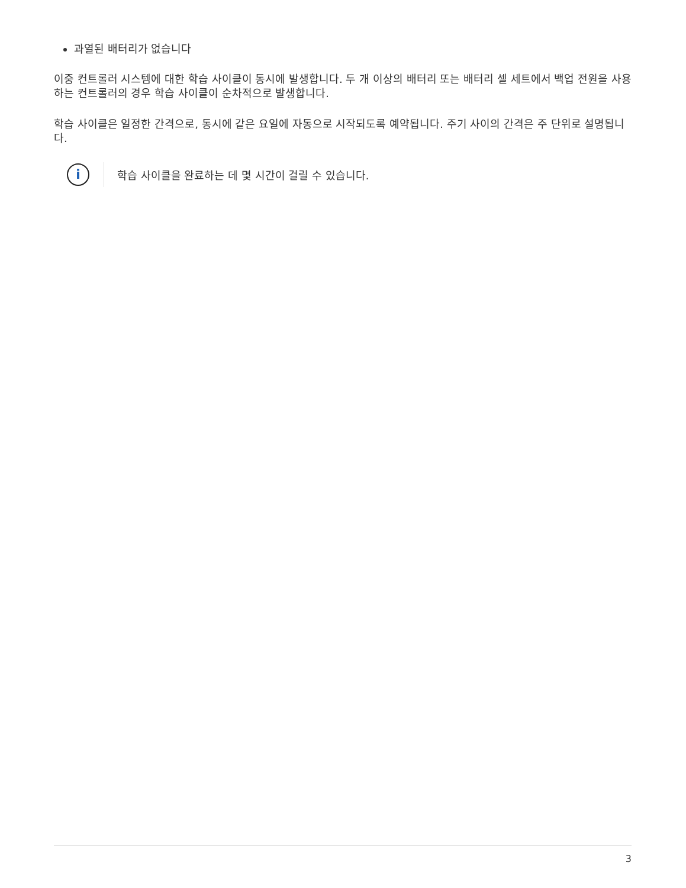과열된 배터리가 없습니다
이중 컨트롤러 시스템에 대한 학습 사이클이 동시에 발생합니다. 두 개 이상의 배터리 또는 배터리 셀 세트에서 백업 전원을 사용하는 컨트롤러의 경우 학습 사이클이 순차적으로 발생합니다.
학습 사이클은 일정한 간격으로, 동시에 같은 요일에 자동으로 시작되도록 예약됩니다. 주기 사이의 간격은 주 단위로 설명됩니다.
i
학습 사이클을 완료하는 데 몇 시간이 걸릴 수 있습니다.
3